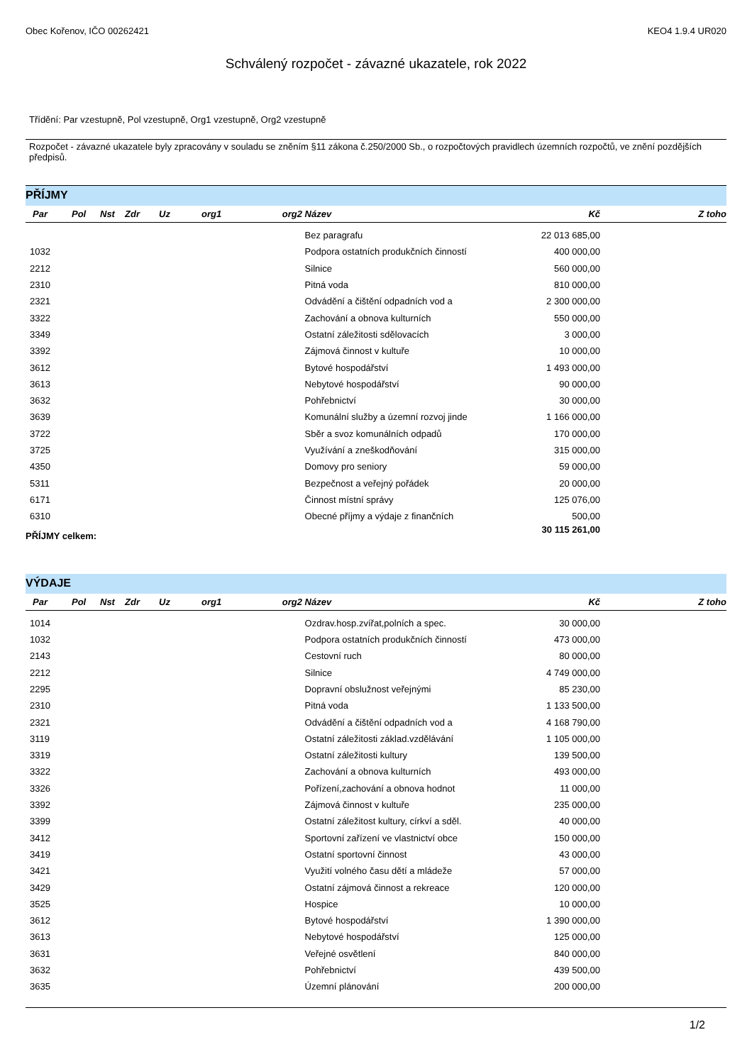Obec Kořenov, IČO 00262421 KEO4 1.9.4 UR020
Schválený rozpočet - závazné ukazatele, rok 2022
Třídění: Par vzestupně, Pol vzestupně, Org1 vzestupně, Org2 vzestupně
Rozpočet - závazné ukazatele byly zpracovány v souladu se zněním §11 zákona č.250/2000 Sb., o rozpočtových pravidlech územních rozpočtů, ve znění pozdějších předpisů.
PŘÍJMY
| Par | Pol | Nst | Zdr | Uz | org1 | org2 | Název | Kč | Z toho |
| --- | --- | --- | --- | --- | --- | --- | --- | --- | --- |
| | | | | | | | Bez paragrafu | 22 013 685,00 | |
| 1032 | | | | | | | Podpora ostatních produkčních činností | 400 000,00 | |
| 2212 | | | | | | | Silnice | 560 000,00 | |
| 2310 | | | | | | | Pitná voda | 810 000,00 | |
| 2321 | | | | | | | Odvádění a čištění odpadních vod a | 2 300 000,00 | |
| 3322 | | | | | | | Zachování a obnova kulturních | 550 000,00 | |
| 3349 | | | | | | | Ostatní záležitosti sdělovacích | 3 000,00 | |
| 3392 | | | | | | | Zájmová činnost v kultuře | 10 000,00 | |
| 3612 | | | | | | | Bytové hospodářství | 1 493 000,00 | |
| 3613 | | | | | | | Nebytové hospodářství | 90 000,00 | |
| 3632 | | | | | | | Pohřebnictví | 30 000,00 | |
| 3639 | | | | | | | Komunální služby a územní rozvoj jinde | 1 166 000,00 | |
| 3722 | | | | | | | Sběr a svoz komunálních odpadů | 170 000,00 | |
| 3725 | | | | | | | Využívání a zneškodňování | 315 000,00 | |
| 4350 | | | | | | | Domovy pro seniory | 59 000,00 | |
| 5311 | | | | | | | Bezpečnost a veřejný pořádek | 20 000,00 | |
| 6171 | | | | | | | Činnost místní správy | 125 076,00 | |
| 6310 | | | | | | | Obecné příjmy a výdaje z finančních | 500,00 | |
| PŘÍJMY celkem: | | | | | | | | 30 115 261,00 | |
VÝDAJE
| Par | Pol | Nst | Zdr | Uz | org1 | org2 | Název | Kč | Z toho |
| --- | --- | --- | --- | --- | --- | --- | --- | --- | --- |
| 1014 | | | | | | | Ozdrav.hosp.zvířat,polních a spec. | 30 000,00 | |
| 1032 | | | | | | | Podpora ostatních produkčních činností | 473 000,00 | |
| 2143 | | | | | | | Cestovní ruch | 80 000,00 | |
| 2212 | | | | | | | Silnice | 4 749 000,00 | |
| 2295 | | | | | | | Dopravní obslužnost veřejnými | 85 230,00 | |
| 2310 | | | | | | | Pitná voda | 1 133 500,00 | |
| 2321 | | | | | | | Odvádění a čištění odpadních vod a | 4 168 790,00 | |
| 3119 | | | | | | | Ostatní záležitosti základ.vzdělávání | 1 105 000,00 | |
| 3319 | | | | | | | Ostatní záležitosti kultury | 139 500,00 | |
| 3322 | | | | | | | Zachování a obnova kulturních | 493 000,00 | |
| 3326 | | | | | | | Pořízení,zachování a obnova hodnot | 11 000,00 | |
| 3392 | | | | | | | Zájmová činnost v kultuře | 235 000,00 | |
| 3399 | | | | | | | Ostatní záležitost kultury, církví a sděl. | 40 000,00 | |
| 3412 | | | | | | | Sportovní zařízení ve vlastnictví obce | 150 000,00 | |
| 3419 | | | | | | | Ostatní sportovní činnost | 43 000,00 | |
| 3421 | | | | | | | Využití volného času dětí a mládeže | 57 000,00 | |
| 3429 | | | | | | | Ostatní zájmová činnost a rekreace | 120 000,00 | |
| 3525 | | | | | | | Hospice | 10 000,00 | |
| 3612 | | | | | | | Bytové hospodářství | 1 390 000,00 | |
| 3613 | | | | | | | Nebytové hospodářství | 125 000,00 | |
| 3631 | | | | | | | Veřejné osvětlení | 840 000,00 | |
| 3632 | | | | | | | Pohřebnictví | 439 500,00 | |
| 3635 | | | | | | | Územní plánování | 200 000,00 | |
1/2